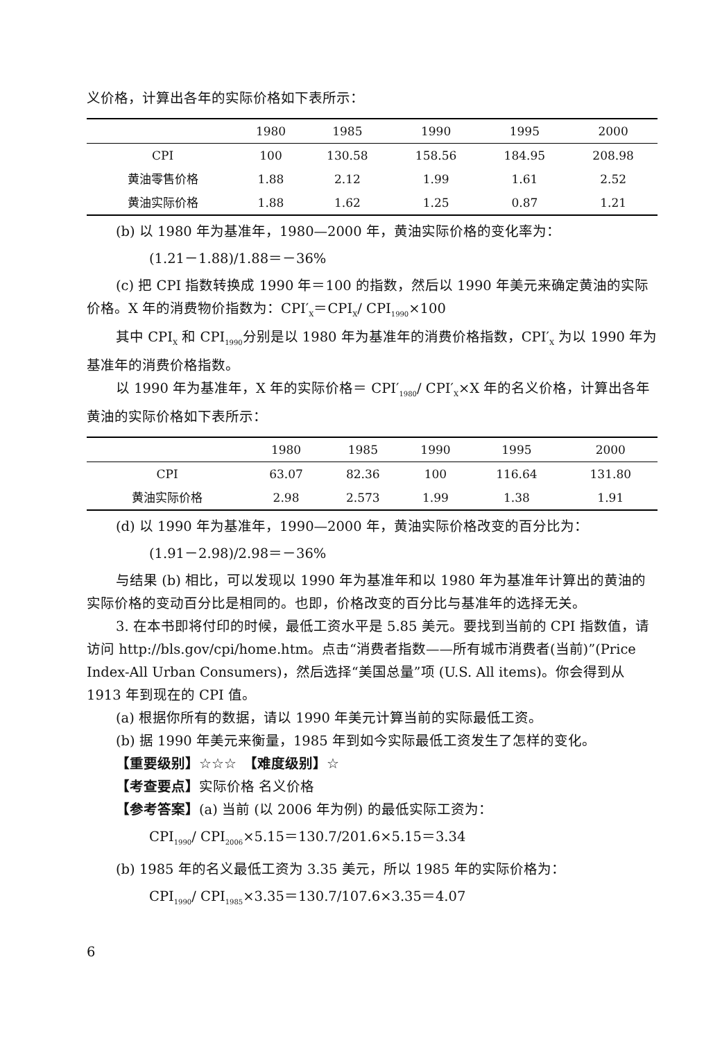义价格，计算出各年的实际价格如下表所示：
| | 1980 | 1985 | 1990 | 1995 | 2000 |
| --- | --- | --- | --- | --- | --- |
| CPI | 100 | 130.58 | 158.56 | 184.95 | 208.98 |
| 黄油零售价格 | 1.88 | 2.12 | 1.99 | 1.61 | 2.52 |
| 黄油实际价格 | 1.88 | 1.62 | 1.25 | 0.87 | 1.21 |
(b) 以 1980 年为基准年，1980—2000 年，黄油实际价格的变化率为：
(1.21－1.88)/1.88＝－36%
(c) 把 CPI 指数转换成 1990 年＝100 的指数，然后以 1990 年美元来确定黄油的实际价格。X 年的消费物价指数为：CPI′<sub>X</sub>＝CPI<sub>X</sub>/ CPI<sub>1990</sub>×100
其中 CPI<sub>X</sub> 和 CPI<sub>1990</sub>分别是以 1980 年为基准年的消费价格指数，CPI′<sub>X</sub> 为以 1990 年为基准年的消费价格指数。
以 1990 年为基准年，X 年的实际价格＝ CPI′<sub>1980</sub>/ CPI′<sub>X</sub>×X 年的名义价格，计算出各年黄油的实际价格如下表所示：
| | 1980 | 1985 | 1990 | 1995 | 2000 |
| --- | --- | --- | --- | --- | --- |
| CPI | 63.07 | 82.36 | 100 | 116.64 | 131.80 |
| 黄油实际价格 | 2.98 | 2.573 | 1.99 | 1.38 | 1.91 |
(d) 以 1990 年为基准年，1990—2000 年，黄油实际价格改变的百分比为：
(1.91－2.98)/2.98＝－36%
与结果 (b) 相比，可以发现以 1990 年为基准年和以 1980 年为基准年计算出的黄油的实际价格的变动百分比是相同的。也即，价格改变的百分比与基准年的选择无关。
3. 在本书即将付印的时候，最低工资水平是 5.85 美元。要找到当前的 CPI 指数值，请访问 http://bls.gov/cpi/home.htm。点击“消费者指数——所有城市消费者(当前)”(Price Index-All Urban Consumers)，然后选择“美国总量”项 (U.S. All items)。你会得到从 1913 年到现在的 CPI 值。
(a) 根据你所有的数据，请以 1990 年美元计算当前的实际最低工资。
(b) 据 1990 年美元来衡量，1985 年到如今实际最低工资发生了怎样的变化。
【重要级别】☆☆☆　【难度级别】☆
【考查要点】实际价格 名义价格
【参考答案】(a) 当前 (以 2006 年为例) 的最低实际工资为：
CPI<sub>1990</sub>/ CPI<sub>2006</sub>×5.15＝130.7/201.6×5.15＝3.34
(b) 1985 年的名义最低工资为 3.35 美元，所以 1985 年的实际价格为：
CPI<sub>1990</sub>/ CPI<sub>1985</sub>×3.35＝130.7/107.6×3.35＝4.07
6